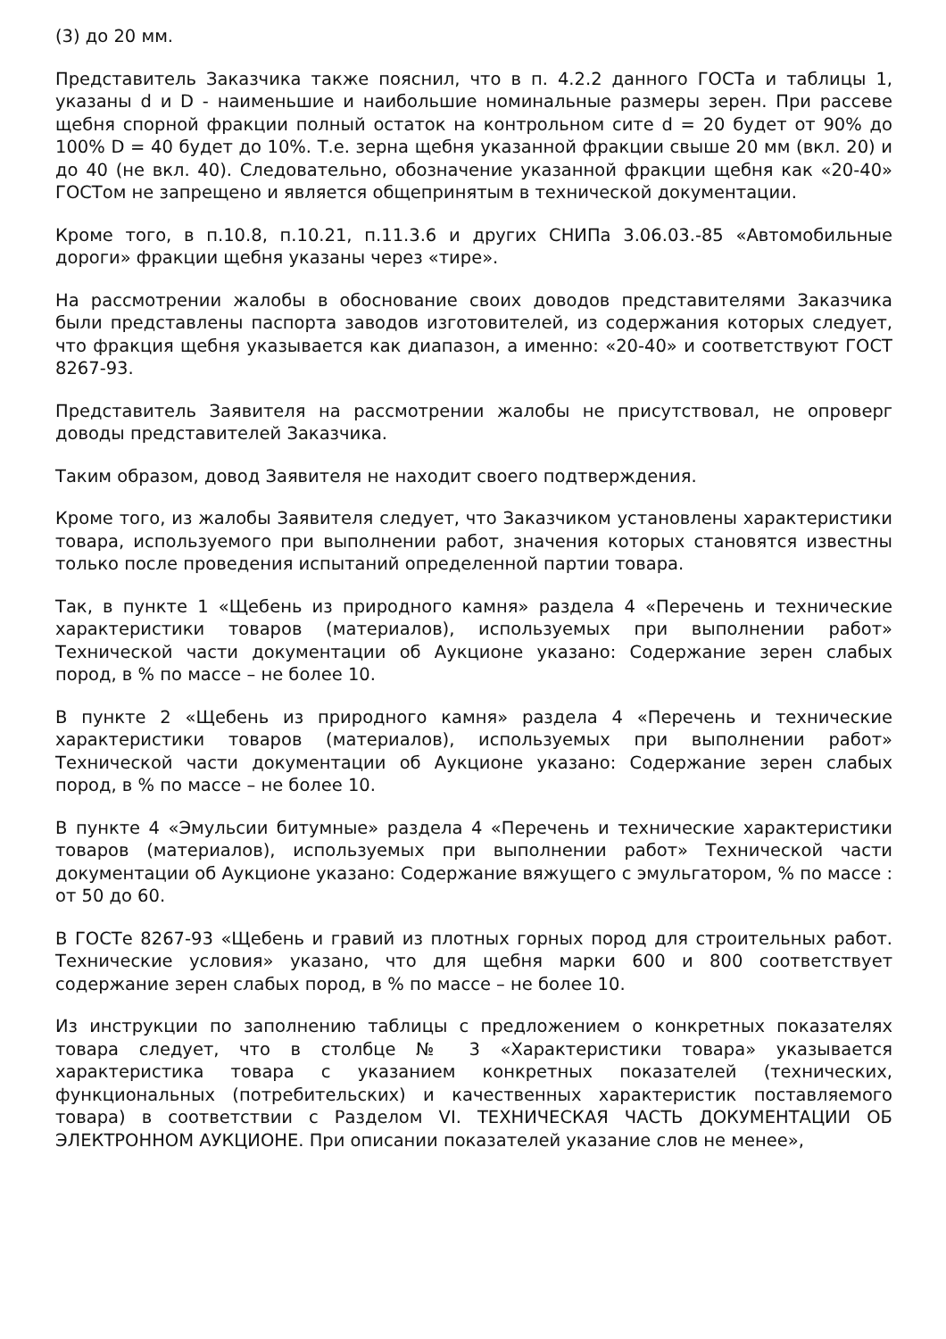(3) до 20 мм.
Представитель Заказчика также пояснил, что в п. 4.2.2 данного ГОСТа и таблицы 1, указаны d и D - наименьшие и наибольшие номинальные размеры зерен. При рассеве щебня спорной фракции полный остаток на контрольном сите d = 20 будет от 90% до 100% D = 40 будет до 10%. Т.е. зерна щебня указанной фракции свыше 20 мм (вкл. 20) и до 40 (не вкл. 40). Следовательно, обозначение указанной фракции щебня как «20-40» ГОСТом не запрещено и является общепринятым в технической документации.
Кроме того, в п.10.8, п.10.21, п.11.3.6 и других СНИПа 3.06.03.-85 «Автомобильные дороги» фракции щебня указаны через «тире».
На рассмотрении жалобы в обоснование своих доводов представителями Заказчика были представлены паспорта заводов изготовителей, из содержания которых следует, что фракция щебня указывается как диапазон, а именно: «20-40» и соответствуют ГОСТ 8267-93.
Представитель Заявителя на рассмотрении жалобы не присутствовал, не опроверг доводы представителей Заказчика.
Таким образом, довод Заявителя не находит своего подтверждения.
Кроме того, из жалобы Заявителя следует, что Заказчиком установлены характеристики товара, используемого при выполнении работ, значения которых становятся известны только после проведения испытаний определенной партии товара.
Так, в пункте 1 «Щебень из природного камня» раздела 4 «Перечень и технические характеристики товаров (материалов), используемых при выполнении работ» Технической части документации об Аукционе указано: Содержание зерен слабых пород, в % по массе – не более 10.
В пункте 2 «Щебень из природного камня» раздела 4 «Перечень и технические характеристики товаров (материалов), используемых при выполнении работ» Технической части документации об Аукционе указано: Содержание зерен слабых пород, в % по массе – не более 10.
В пункте 4 «Эмульсии битумные» раздела 4 «Перечень и технические характеристики товаров (материалов), используемых при выполнении работ» Технической части документации об Аукционе указано: Содержание вяжущего с эмульгатором, % по массе : от 50 до 60.
В ГОСТе 8267-93 «Щебень и гравий из плотных горных пород для строительных работ. Технические условия» указано, что для щебня марки 600 и 800 соответствует содержание зерен слабых пород, в % по массе – не более 10.
Из инструкции по заполнению таблицы с предложением о конкретных показателях товара следует, что в столбце № 3 «Характеристики товара» указывается характеристика товара с указанием конкретных показателей (технических, функциональных (потребительских) и качественных характеристик поставляемого товара) в соответствии с Разделом VI. ТЕХНИЧЕСКАЯ ЧАСТЬ ДОКУМЕНТАЦИИ ОБ ЭЛЕКТРОННОМ АУКЦИОНЕ. При описании показателей указание слов не менее»,